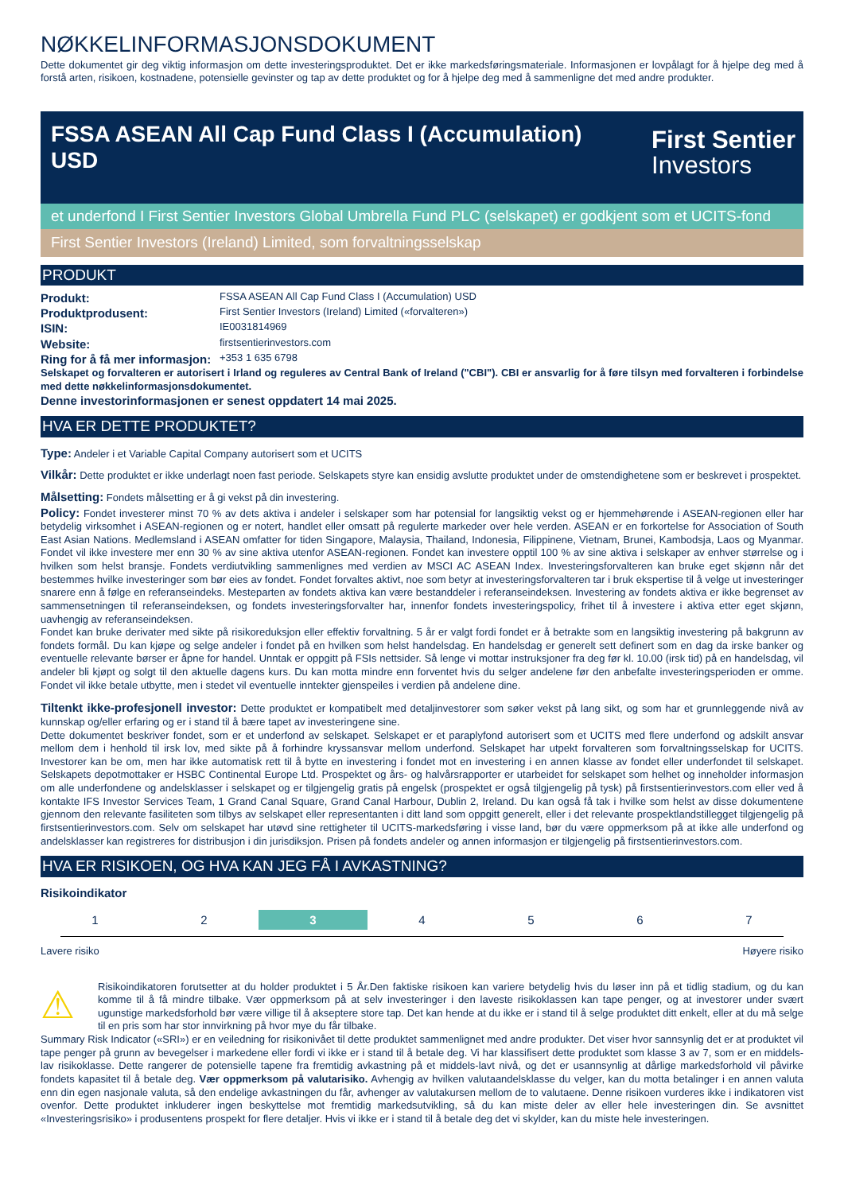NØKKELINFORMASJONSDOKUMENT
Dette dokumentet gir deg viktig informasjon om dette investeringsproduktet. Det er ikke markedsføringsmateriale. Informasjonen er lovpålagt for å hjelpe deg med å forstå arten, risikoen, kostnadene, potensielle gevinster og tap av dette produktet og for å hjelpe deg med å sammenligne det med andre produkter.
FSSA ASEAN All Cap Fund Class I (Accumulation)
USD
First Sentier
Investors
et underfond I First Sentier Investors Global Umbrella Fund PLC (selskapet) er godkjent som et UCITS-fond
First Sentier Investors (Ireland) Limited, som forvaltningsselskap
PRODUKT
Produkt: FSSA ASEAN All Cap Fund Class I (Accumulation) USD
Produktprodusent: First Sentier Investors (Ireland) Limited («forvalteren»)
ISIN: IE0031814969
Website: firstsentierinvestors.com
Ring for å få mer informasjon: +353 1 635 6798
Selskapet og forvalteren er autorisert i Irland og reguleres av Central Bank of Ireland ("CBI"). CBI er ansvarlig for å føre tilsyn med forvalteren i forbindelse med dette nøkkelinformasjonsdokumentet.
Denne investorinformasjonen er senest oppdatert 14 mai 2025.
HVA ER DETTE PRODUKTET?
Type: Andeler i et Variable Capital Company autorisert som et UCITS
Vilkår: Dette produktet er ikke underlagt noen fast periode. Selskapets styre kan ensidig avslutte produktet under de omstendighetene som er beskrevet i prospektet.
Målsetting: Fondets målsetting er å gi vekst på din investering.
Policy: Fondet investerer minst 70 % av dets aktiva i andeler i selskaper som har potensial for langsiktig vekst og er hjemmehørende i ASEAN-regionen eller har betydelig virksomhet i ASEAN-regionen og er notert, handlet eller omsatt på regulerte markeder over hele verden. ASEAN er en forkortelse for Association of South East Asian Nations. Medlemsland i ASEAN omfatter for tiden Singapore, Malaysia, Thailand, Indonesia, Filippinene, Vietnam, Brunei, Kambodsja, Laos og Myanmar. Fondet vil ikke investere mer enn 30 % av sine aktiva utenfor ASEAN-regionen. Fondet kan investere opptil 100 % av sine aktiva i selskaper av enhver størrelse og i hvilken som helst bransje. Fondets verdiutvikling sammenlignes med verdien av MSCI AC ASEAN Index. Investeringsforvalteren kan bruke eget skjønn når det bestemmes hvilke investeringer som bør eies av fondet. Fondet forvaltes aktivt, noe som betyr at investeringsforvalteren tar i bruk ekspertise til å velge ut investeringer snarere enn å følge en referanseindeks. Mesteparten av fondets aktiva kan være bestanddeler i referanseindeksen. Investering av fondets aktiva er ikke begrenset av sammensetningen til referanseindeksen, og fondets investeringsforvalter har, innenfor fondets investeringspolicy, frihet til å investere i aktiva etter eget skjønn, uavhengig av referanseindeksen.
Fondet kan bruke derivater med sikte på risikoreduksjon eller effektiv forvaltning. 5 år er valgt fordi fondet er å betrakte som en langsiktig investering på bakgrunn av fondets formål. Du kan kjøpe og selge andeler i fondet på en hvilken som helst handelsdag. En handelsdag er generelt sett definert som en dag da irske banker og eventuelle relevante børser er åpne for handel. Unntak er oppgitt på FSIs nettsider. Så lenge vi mottar instruksjoner fra deg før kl. 10.00 (irsk tid) på en handelsdag, vil andeler bli kjøpt og solgt til den aktuelle dagens kurs. Du kan motta mindre enn forventet hvis du selger andelene før den anbefalte investeringsperioden er omme. Fondet vil ikke betale utbytte, men i stedet vil eventuelle inntekter gjenspeiles i verdien på andelene dine.
Tiltenkt ikke-profesjonell investor: Dette produktet er kompatibelt med detaljinvestorer som søker vekst på lang sikt, og som har et grunnleggende nivå av kunnskap og/eller erfaring og er i stand til å bære tapet av investeringene sine.
Dette dokumentet beskriver fondet, som er et underfond av selskapet. Selskapet er et paraplyfond autorisert som et UCITS med flere underfond og adskilt ansvar mellom dem i henhold til irsk lov, med sikte på å forhindre kryssansvar mellom underfond. Selskapet har utpekt forvalteren som forvaltningsselskap for UCITS. Investorer kan be om, men har ikke automatisk rett til å bytte en investering i fondet mot en investering i en annen klasse av fondet eller underfondet til selskapet. Selskapets depotmottaker er HSBC Continental Europe Ltd. Prospektet og års- og halvårsrapporter er utarbeidet for selskapet som helhet og inneholder informasjon om alle underfondene og andelsklasser i selskapet og er tilgjengelig gratis på engelsk (prospektet er også tilgjengelig på tysk) på firstsentierinvestors.com eller ved å kontakte IFS Investor Services Team, 1 Grand Canal Square, Grand Canal Harbour, Dublin 2, Ireland. Du kan også få tak i hvilke som helst av disse dokumentene gjennom den relevante fasiliteten som tilbys av selskapet eller representanten i ditt land som oppgitt generelt, eller i det relevante prospektlandstillegget tilgjengelig på firstsentierinvestors.com. Selv om selskapet har utøvd sine rettigheter til UCITS-markedsføring i visse land, bør du være oppmerksom på at ikke alle underfond og andelsklasser kan registreres for distribusjon i din jurisdiksjon. Prisen på fondets andeler og annen informasjon er tilgjengelig på firstsentierinvestors.com.
HVA ER RISIKOEN, OG HVA KAN JEG FÅ I AVKASTNING?
Risikoindikator
1 2 3 4 5 6 7
Lavere risiko Høyere risiko
⚠
Risikoindikatoren forutsetter at du holder produktet i 5 År.Den faktiske risikoen kan variere betydelig hvis du løser inn på et tidlig stadium, og du kan komme til å få mindre tilbake. Vær oppmerksom på at selv investeringer i den laveste risikoklassen kan tape penger, og at investorer under svært ugunstige markedsforhold bør være villige til å akseptere store tap. Det kan hende at du ikke er i stand til å selge produktet ditt enkelt, eller at du må selge til en pris som har stor innvirkning på hvor mye du får tilbake.
Summary Risk Indicator («SRI») er en veiledning for risikonivået til dette produktet sammenlignet med andre produkter. Det viser hvor sannsynlig det er at produktet vil tape penger på grunn av bevegelser i markedene eller fordi vi ikke er i stand til å betale deg. Vi har klassifisert dette produktet som klasse 3 av 7, som er en middels-lav risikoklasse. Dette rangerer de potensielle tapene fra fremtidig avkastning på et middels-lavt nivå, og det er usannsynlig at dårlige markedsforhold vil påvirke fondets kapasitet til å betale deg. Vær oppmerksom på valutarisiko. Avhengig av hvilken valutaandelsklasse du velger, kan du motta betalinger i en annen valuta enn din egen nasjonale valuta, så den endelige avkastningen du får, avhenger av valutakursen mellom de to valutaene. Denne risikoen vurderes ikke i indikatoren vist ovenfor. Dette produktet inkluderer ingen beskyttelse mot fremtidig markedsutvikling, så du kan miste deler av eller hele investeringen din. Se avsnittet «Investeringsrisiko» i produsentens prospekt for flere detaljer. Hvis vi ikke er i stand til å betale deg det vi skylder, kan du miste hele investeringen.